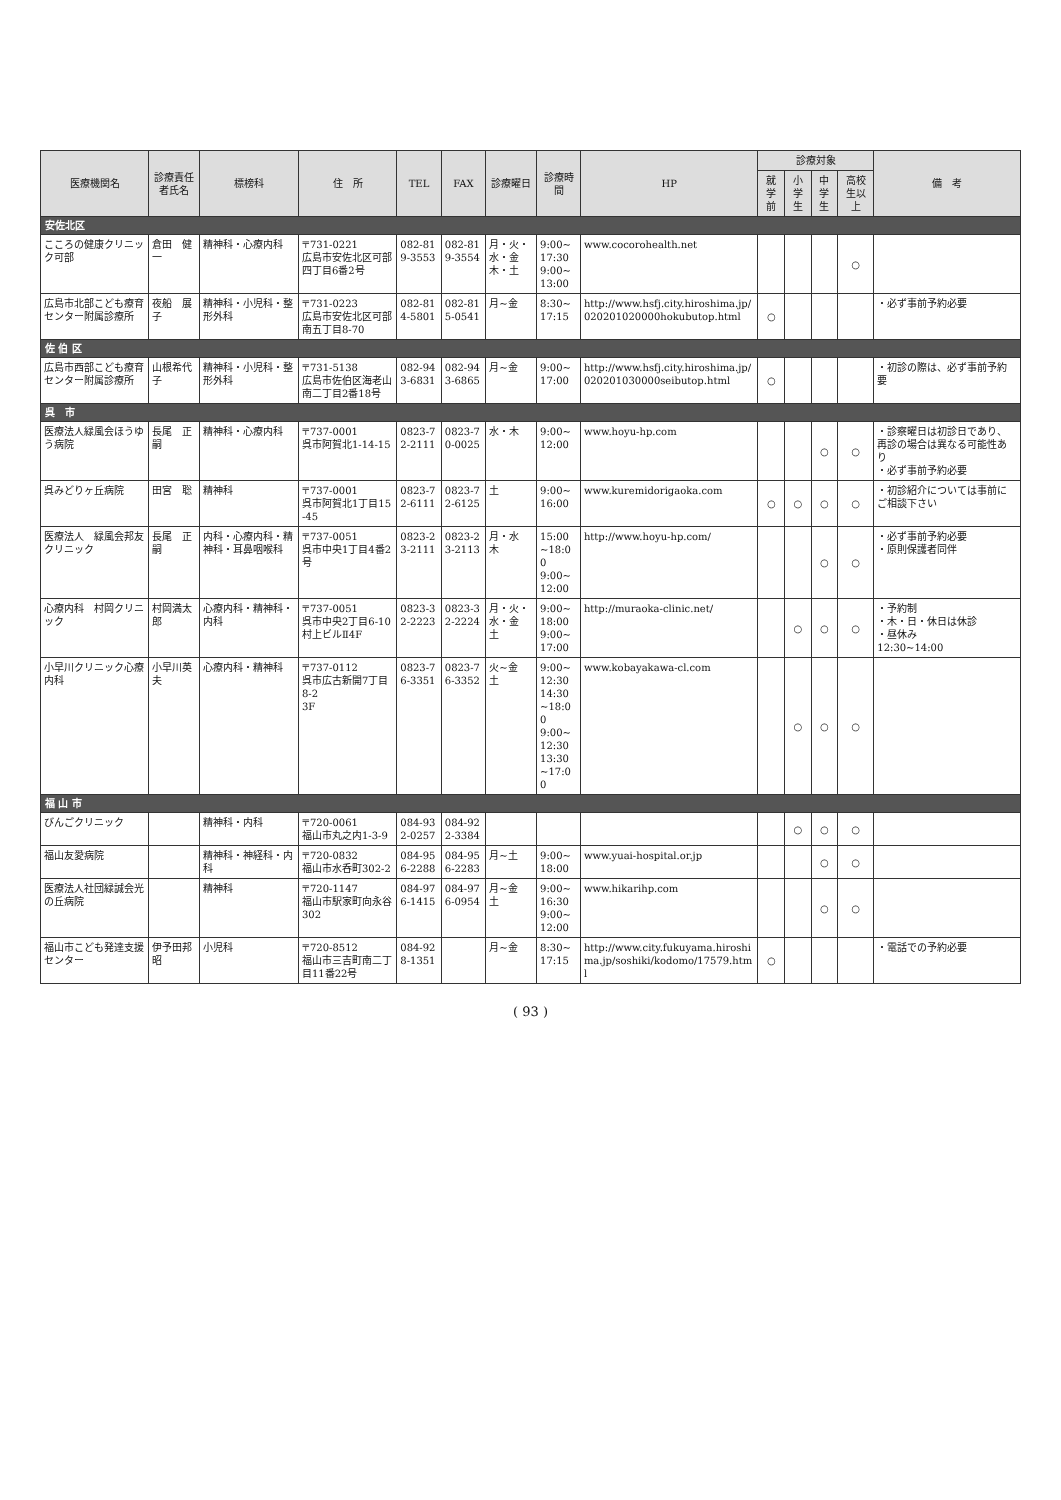| 医療機関名 | 診療責任者氏名 | 標榜科 | 住 所 | TEL | FAX | 診療曜日 | 診療時間 | HP | 診療対象 | | | | 備 考 |
| --- | --- | --- | --- | --- | --- | --- | --- | --- | --- | --- | --- | --- | --- |
| | | | | | | | | | 就学前 | 小学生 | 中学生 | 高校生以上 | |
| 安佐北区 | | | | | | | | | | | | | |
| こころの健康クリニック可部 | 倉田 健一 | 精神科・心療内科 | 〒731-0221 広島市安佐北区可部四丁目6番2号 | 082-819-3553 | 082-819-3554 | 月・火・水・金 木・土 | 9:00~17:30 9:00~13:00 | www.cocorohealth.net | | | | ○ | |
| 広島市北部こども療育センター附属診療所 | 夜船 展子 | 精神科・小児科・整形外科 | 〒731-0223 広島市安佐北区可部南五丁目8-70 | 082-814-5801 | 082-815-0541 | 月~金 | 8:30~17:15 | http://www.hsfj.city.hiroshima.jp/020201020000hokubutop.html | ○ | | | | ・必ず事前予約必要 |
| 佐 伯 区 | | | | | | | | | | | | | |
| 広島市西部こども療育センター附属診療所 | 山根希代子 | 精神科・小児科・整形外科 | 〒731-5138 広島市佐伯区海老山南二丁目2番18号 | 082-943-6831 | 082-943-6865 | 月~金 | 9:00~17:00 | http://www.hsfj.city.hiroshima.jp/020201030000seibutop.html | ○ | | | | ・初診の際は、必ず事前予約要 |
| 呉 市 | | | | | | | | | | | | | |
| 医療法人緑風会ほうゆう病院 | 長尾 正嗣 | 精神科・心療内科 | 〒737-0001 呉市阿賀北1-14-15 | 0823-72-2111 | 0823-70-0025 | 水・木 | 9:00~12:00 | www.hoyu-hp.com | | | ○ | ○ | ・診察曜日は初診日であり、再診の場合は異なる可能性あり ・必ず事前予約必要 |
| 呉みどりヶ丘病院 | 田宮 聡 | 精神科 | 〒737-0001 呉市阿賀北1丁目15-45 | 0823-72-6111 | 0823-72-6125 | 土 | 9:00~16:00 | www.kuremidorigaoka.com | ○ | ○ | ○ | ○ | ・初診紹介については事前にご相談下さい |
| 医療法人 緑風会邦友クリニック | 長尾 正嗣 | 内科・心療内科・精神科・耳鼻咽喉科 | 〒737-0051 呉市中央1丁目4番2号 | 0823-23-2111 | 0823-23-2113 | 月・水 木 | 15:00~18:00 9:00~12:00 | http://www.hoyu-hp.com/ | | | ○ | ○ | ・必ず事前予約必要 ・原則保護者同伴 |
| 心療内科 村岡クリニック | 村岡満太郎 | 心療内科・精神科・内科 | 〒737-0051 呉市中央2丁目6-10 村上ビルⅡ4F | 0823-32-2223 | 0823-32-2224 | 月・火・水・金 土 | 9:00~18:00 9:00~17:00 | http://muraoka-clinic.net/ | | ○ | ○ | ○ | ・予約制 ・木・日・休日は休診 ・昼休み 12:30~14:00 |
| 小早川クリニック心療内科 | 小早川英夫 | 心療内科・精神科 | 〒737-0112 呉市広古新開7丁目8-2 3F | 0823-76-3351 | 0823-76-3352 | 火~金 土 | 9:00~12:30 14:30~18:00 9:00~12:30 13:30~17:00 | www.kobayakawa-cl.com | | ○ | ○ | ○ | |
| 福 山 市 | | | | | | | | | | | | | |
| びんごクリニック | | 精神科・内科 | 〒720-0061 福山市丸之内1-3-9 | 084-932-0257 | 084-922-3384 | | | | | ○ | ○ | ○ | |
| 福山友愛病院 | | 精神科・神経科・内科 | 〒720-0832 福山市水呑町302-2 | 084-956-2288 | 084-956-2283 | 月~土 | 9:00~18:00 | www.yuai-hospital.or.jp | | | ○ | ○ | |
| 医療法人社団緑誠会光の丘病院 | | 精神科 | 〒720-1147 福山市駅家町向永谷302 | 084-976-1415 | 084-976-0954 | 月~金 土 | 9:00~16:30 9:00~12:00 | www.hikarihp.com | | | ○ | ○ | |
| 福山市こども発達支援センター | 伊予田邦昭 | 小児科 | 〒720-8512 福山市三吉町南二丁目11番22号 | 084-928-1351 | | 月~金 | 8:30~17:15 | http://www.city.fukuyama.hiroshima.jp/soshiki/kodomo/17579.html | ○ | | | | ・電話での予約必要 |
( 93 )